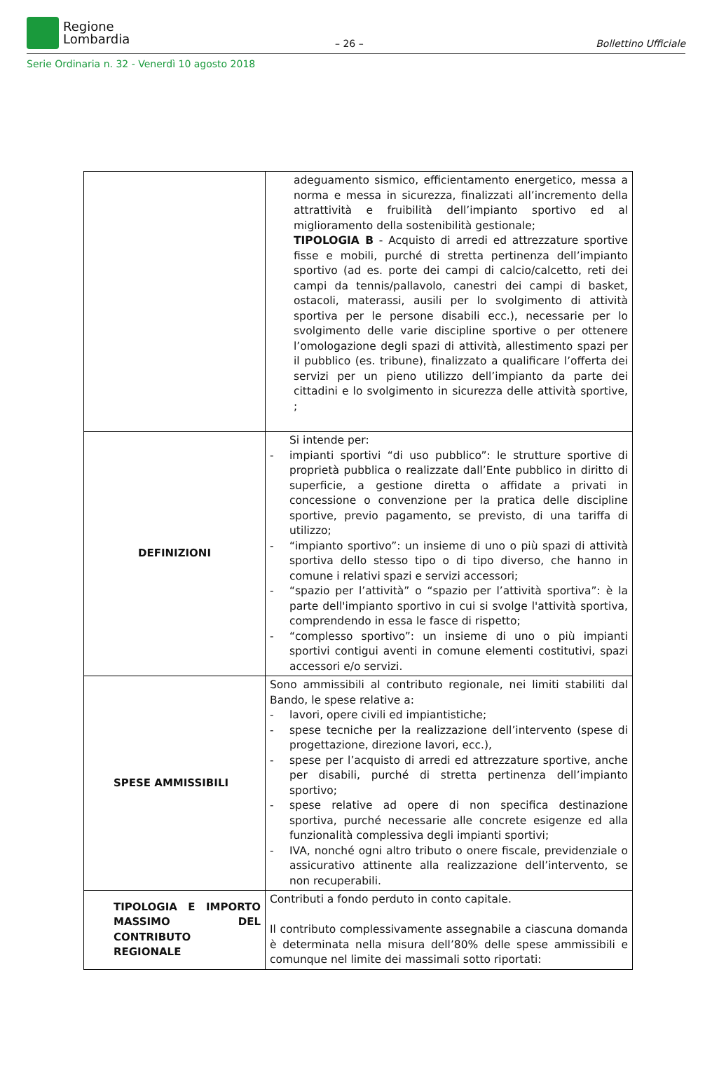Regione
Lombardia
– 26 –
Bollettino Ufficiale
Serie Ordinaria n. 32 - Venerdì 10 agosto 2018
| | adeguamento sismico, efficientamento energetico, messa a norma e messa in sicurezza, finalizzati all’incremento della attrattività e fruibilità dell’impianto sportivo ed al miglioramento della sostenibilità gestionale; TIPOLOGIA B - Acquisto di arredi ed attrezzature sportive fisse e mobili, purché di stretta pertinenza dell’impianto sportivo (ad es. porte dei campi di calcio/calcetto, reti dei campi da tennis/pallavolo, canestri dei campi di basket, ostacoli, materassi, ausili per lo svolgimento di attività sportiva per le persone disabili ecc.), necessarie per lo svolgimento delle varie discipline sportive o per ottenere l’omologazione degli spazi di attività, allestimento spazi per il pubblico (es. tribune), finalizzato a qualificare l’offerta dei servizi per un pieno utilizzo dell’impianto da parte dei cittadini e lo svolgimento in sicurezza delle attività sportive, ; |
| DEFINIZIONI | Si intende per: - impianti sportivi “di uso pubblico”: le strutture sportive di proprietà pubblica o realizzate dall’Ente pubblico in diritto di superficie, a gestione diretta o affidate a privati in concessione o convenzione per la pratica delle discipline sportive, previo pagamento, se previsto, di una tariffa di utilizzo; - “impianto sportivo”: un insieme di uno o più spazi di attività sportiva dello stesso tipo o di tipo diverso, che hanno in comune i relativi spazi e servizi accessori; - “spazio per l’attività” o “spazio per l’attività sportiva”: è la parte dell'impianto sportivo in cui si svolge l'attività sportiva, comprendendo in essa le fasce di rispetto; - “complesso sportivo”: un insieme di uno o più impianti sportivi contigui aventi in comune elementi costitutivi, spazi accessori e/o servizi. |
| SPESE AMMISSIBILI | Sono ammissibili al contributo regionale, nei limiti stabiliti dal Bando, le spese relative a: - lavori, opere civili ed impiantistiche; - spese tecniche per la realizzazione dell’intervento (spese di progettazione, direzione lavori, ecc.), - spese per l’acquisto di arredi ed attrezzature sportive, anche per disabili, purché di stretta pertinenza dell’impianto sportivo; - spese relative ad opere di non specifica destinazione sportiva, purché necessarie alle concrete esigenze ed alla funzionalità complessiva degli impianti sportivi; - IVA, nonché ogni altro tributo o onere fiscale, previdenziale o assicurativo attinente alla realizzazione dell’intervento, se non recuperabili. |
| TIPOLOGIA E IMPORTO MASSIMO DEL CONTRIBUTO REGIONALE | Contributi a fondo perduto in conto capitale. Il contributo complessivamente assegnabile a ciascuna domanda è determinata nella misura dell’80% delle spese ammissibili e comunque nel limite dei massimali sotto riportati: |